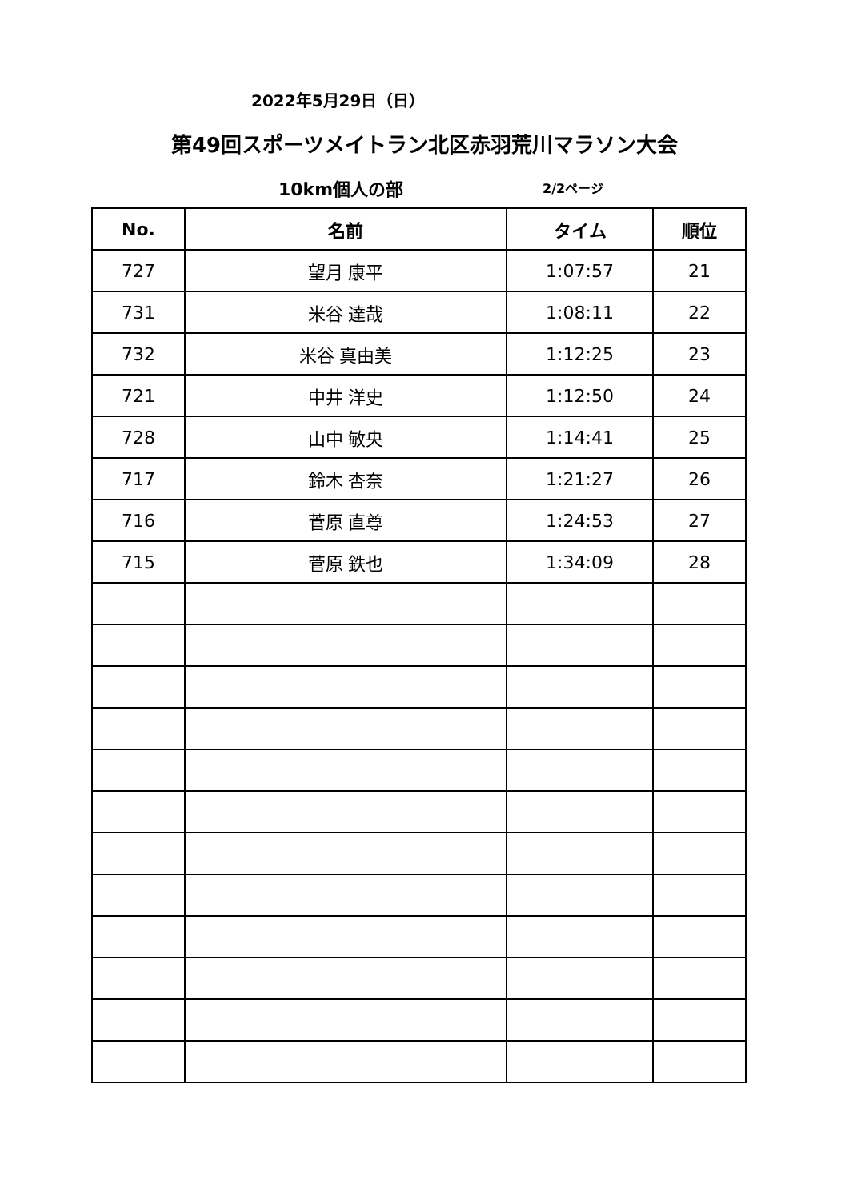2022年5月29日（日）
第49回スポーツメイトラン北区赤羽荒川マラソン大会
10km個人の部 2/2ページ
| No. | 名前 | タイム | 順位 |
| --- | --- | --- | --- |
| 727 | 望月 康平 | 1:07:57 | 21 |
| 731 | 米谷 達哉 | 1:08:11 | 22 |
| 732 | 米谷 真由美 | 1:12:25 | 23 |
| 721 | 中井 洋史 | 1:12:50 | 24 |
| 728 | 山中 敏央 | 1:14:41 | 25 |
| 717 | 鈴木 杏奈 | 1:21:27 | 26 |
| 716 | 菅原 直尊 | 1:24:53 | 27 |
| 715 | 菅原 鉄也 | 1:34:09 | 28 |